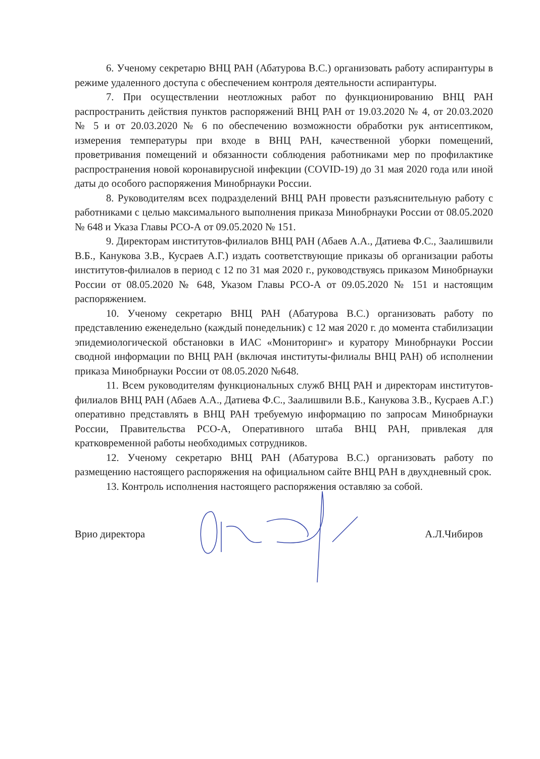6. Ученому секретарю ВНЦ РАН (Абатурова В.С.) организовать работу аспирантуры в режиме удаленного доступа с обеспечением контроля деятельности аспирантуры.
7. При осуществлении неотложных работ по функционированию ВНЦ РАН распространить действия пунктов распоряжений ВНЦ РАН от 19.03.2020 № 4, от 20.03.2020 № 5 и от 20.03.2020 № 6 по обеспечению возможности обработки рук антисептиком, измерения температуры при входе в ВНЦ РАН, качественной уборки помещений, проветривания помещений и обязанности соблюдения работниками мер по профилактике распространения новой коронавирусной инфекции (COVID-19) до 31 мая 2020 года или иной даты до особого распоряжения Минобрнауки России.
8. Руководителям всех подразделений ВНЦ РАН провести разъяснительную работу с работниками с целью максимального выполнения приказа Минобрнауки России от 08.05.2020 № 648 и Указа Главы РСО-А от 09.05.2020 № 151.
9. Директорам институтов-филиалов ВНЦ РАН (Абаев А.А., Датиева Ф.С., Заалишвили В.Б., Канукова З.В., Кусраев А.Г.) издать соответствующие приказы об организации работы институтов-филиалов в период с 12 по 31 мая 2020 г., руководствуясь приказом Минобрнауки России от 08.05.2020 № 648, Указом Главы РСО-А от 09.05.2020 № 151 и настоящим распоряжением.
10. Ученому секретарю ВНЦ РАН (Абатурова В.С.) организовать работу по представлению еженедельно (каждый понедельник) с 12 мая 2020 г. до момента стабилизации эпидемиологической обстановки в ИАС «Мониторинг» и куратору Минобрнауки России сводной информации по ВНЦ РАН (включая институты-филиалы ВНЦ РАН) об исполнении приказа Минобрнауки России от 08.05.2020 №648.
11. Всем руководителям функциональных служб ВНЦ РАН и директорам институтов-филиалов ВНЦ РАН (Абаев А.А., Датиева Ф.С., Заалишвили В.Б., Канукова З.В., Кусраев А.Г.) оперативно представлять в ВНЦ РАН требуемую информацию по запросам Минобрнауки России, Правительства РСО-А, Оперативного штаба ВНЦ РАН, привлекая для кратковременной работы необходимых сотрудников.
12. Ученому секретарю ВНЦ РАН (Абатурова В.С.) организовать работу по размещению настоящего распоряжения на официальном сайте ВНЦ РАН в двухдневный срок.
13. Контроль исполнения настоящего распоряжения оставляю за собой.
Врио директора А.Л.Чибиров